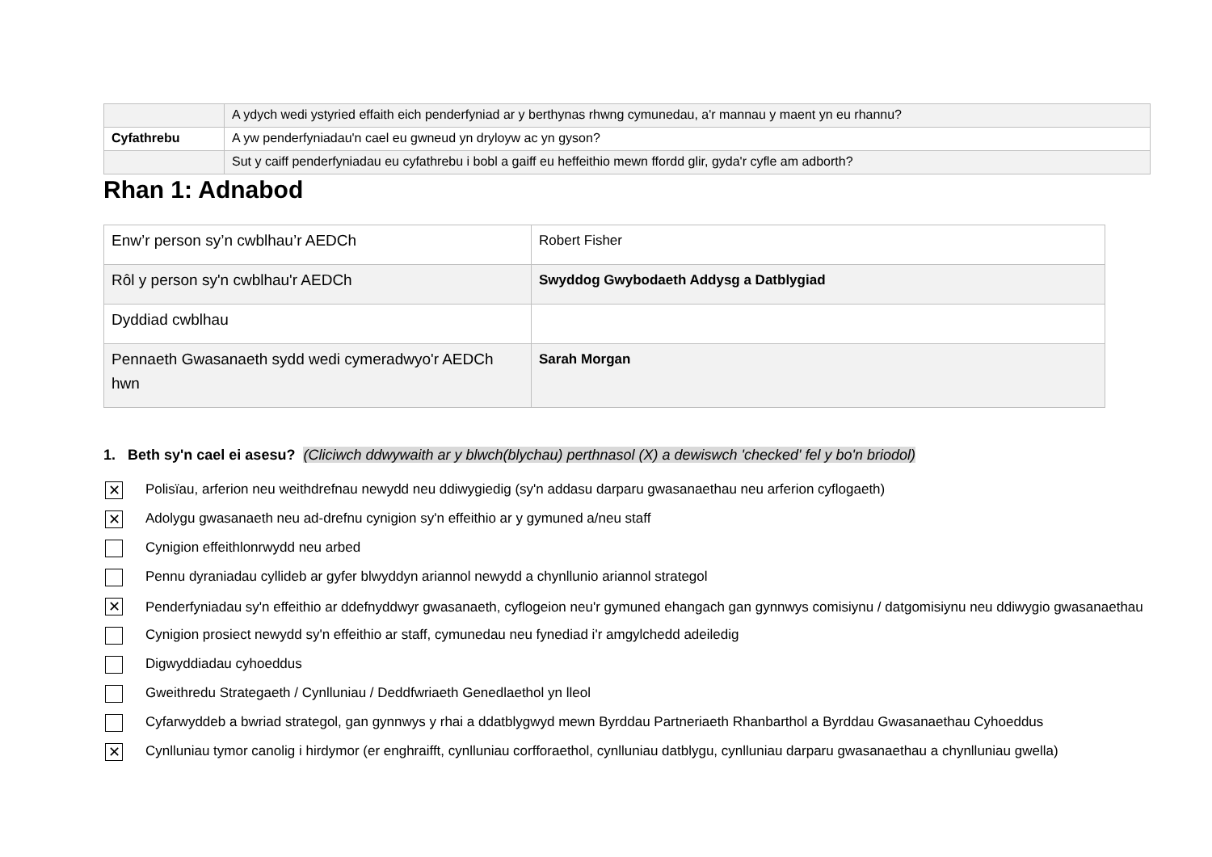| | A ydych wedi ystyried effaith eich penderfyniad ar y berthynas rhwng cymunedau, a'r mannau y maent yn eu rhannu? |
| Cyfathrebu | A yw penderfyniadau'n cael eu gwneud yn dryloyw ac yn gyson? |
| | Sut y caiff penderfyniadau eu cyfathrebu i bobl a gaiff eu heffeithio mewn ffordd glir, gyda'r cyfle am adborth? |
Rhan 1: Adnabod
| Enw’r person sy’n cwblhau’r AEDCh | Robert Fisher |
| Rôl y person sy'n cwblhau'r AEDCh | Swyddog Gwybodaeth Addysg a Datblygiad |
| Dyddiad cwblhau | |
| Pennaeth Gwasanaeth sydd wedi cymeradwyo'r AEDCh hwn | Sarah Morgan |
1. Beth sy'n cael ei asesu? (Cliciwch ddwywaith ar y blwch(blychau) perthnasol (X) a dewiswch 'checked' fel y bo'n briodol)
✕ Polisïau, arferion neu weithdrefnau newydd neu ddiwygiedig (sy'n addasu darparu gwasanaethau neu arferion cyflogaeth)
✕ Adolygu gwasanaeth neu ad-drefnu cynigion sy'n effeithio ar y gymuned a/neu staff
Cynigion effeithlonrwydd neu arbed
Pennu dyraniadau cyllideb ar gyfer blwyddyn ariannol newydd a chynllunio ariannol strategol
✕ Penderfyniadau sy'n effeithio ar ddefnyddwyr gwasanaeth, cyflogeion neu'r gymuned ehangach gan gynnwys comisiynu / datgomisiynu neu ddiwygio gwasanaethau
Cynigion prosiect newydd sy'n effeithio ar staff, cymunedau neu fynediad i'r amgylchedd adeiledig
Digwyddiadau cyhoeddus
Gweithredu Strategaeth / Cynlluniau / Deddfwriaeth Genedlaethol yn lleol
Cyfarwyddeb a bwriad strategol, gan gynnwys y rhai a ddatblygwyd mewn Byrddau Partneriaeth Rhanbarthol a Byrddau Gwasanaethau Cyhoeddus
✕ Cynlluniau tymor canolig i hirdymor (er enghraifft, cynlluniau corfforaethol, cynlluniau datblygu, cynlluniau darparu gwasanaethau a chynlluniau gwella)